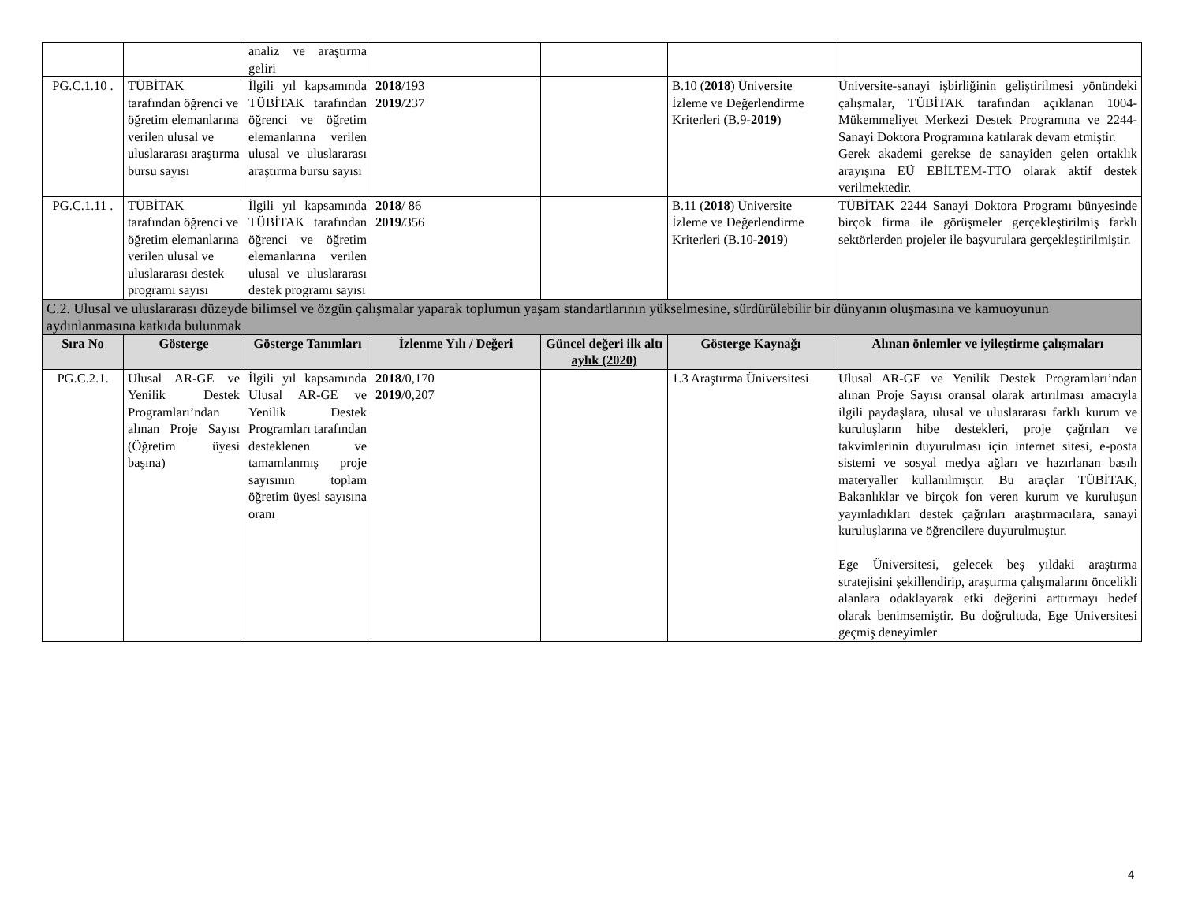| | | analiz ve araştırma geliri | | | | |
| PG.C.1.10 . | TÜBİTAK tarafından öğrenci ve öğretim elemanlarına verilen ulusal ve uluslararası araştırma bursu sayısı | İlgili yıl kapsamında TÜBİTAK tarafından öğrenci ve öğretim elemanlarına verilen ulusal ve uluslararası araştırma bursu sayısı | 2018 /193 2019 /237 | | B.10 ( 2018 ) Üniversite İzleme ve Değerlendirme Kriterleri (B.9- 2019 ) | Üniversite-sanayi işbirliğinin geliştirilmesi yönündeki çalışmalar, TÜBİTAK tarafından açıklanan 1004-Mükemmeliyet Merkezi Destek Programına ve 2244-Sanayi Doktora Programına katılarak devam etmiştir. Gerek akademi gerekse de sanayiden gelen ortaklık arayışına EÜ EBİLTEM-TTO olarak aktif destek verilmektedir. |
| PG.C.1.11 . | TÜBİTAK tarafından öğrenci ve öğretim elemanlarına verilen ulusal ve uluslararası destek programı sayısı | İlgili yıl kapsamında TÜBİTAK tarafından öğrenci ve öğretim elemanlarına verilen ulusal ve uluslararası destek programı sayısı | 2018 / 86 2019 /356 | | B.11 ( 2018 ) Üniversite İzleme ve Değerlendirme Kriterleri (B.10- 2019 ) | TÜBİTAK 2244 Sanayi Doktora Programı bünyesinde birçok firma ile görüşmeler gerçekleştirilmiş farklı sektörlerden projeler ile başvurulara gerçekleştirilmiştir. |
| C.2. Ulusal ve uluslararası düzeyde bilimsel ve özgün çalışmalar yaparak toplumun yaşam standartlarının yükselmesine, sürdürülebilir bir dünyanın oluşmasına ve kamuoyunun aydınlanmasına katkıda bulunmak | | | | | | |
| Sıra No | Gösterge | Gösterge Tanımları | İzlenme Yılı / Değeri | Güncel değeri ilk altı aylık (2020) | Gösterge Kaynağı | Alınan önlemler ve iyileştirme çalışmaları |
| PG.C.2.1. | Ulusal AR-GE ve Yenilik Destek Programları’ndan alınan Proje Sayısı (Öğretim üyesi başına) | İlgili yıl kapsamında Ulusal AR-GE ve Yenilik Destek Programları tarafından desteklenen ve tamamlanmış proje sayısının toplam öğretim üyesi sayısına oranı | 2018 /0,170 2019 /0,207 | | 1.3 Araştırma Üniversitesi | Ulusal AR-GE ve Yenilik Destek Programları’ndan alınan Proje Sayısı oransal olarak artırılması amacıyla ilgili paydaşlara, ulusal ve uluslararası farklı kurum ve kuruluşların hibe destekleri, proje çağrıları ve takvimlerinin duyurulması için internet sitesi, e-posta sistemi ve sosyal medya ağları ve hazırlanan basılı materyaller kullanılmıştır. Bu araçlar TÜBİTAK, Bakanlıklar ve birçok fon veren kurum ve kuruluşun yayınladıkları destek çağrıları araştırmacılara, sanayi kuruluşlarına ve öğrencilere duyurulmuştur. Ege Üniversitesi, gelecek beş yıldaki araştırma stratejisini şekillendirip, araştırma çalışmalarını öncelikli alanlara odaklayarak etki değerini arttırmayı hedef olarak benimsemiştir. Bu doğrultuda, Ege Üniversitesi geçmiş deneyimler |
4